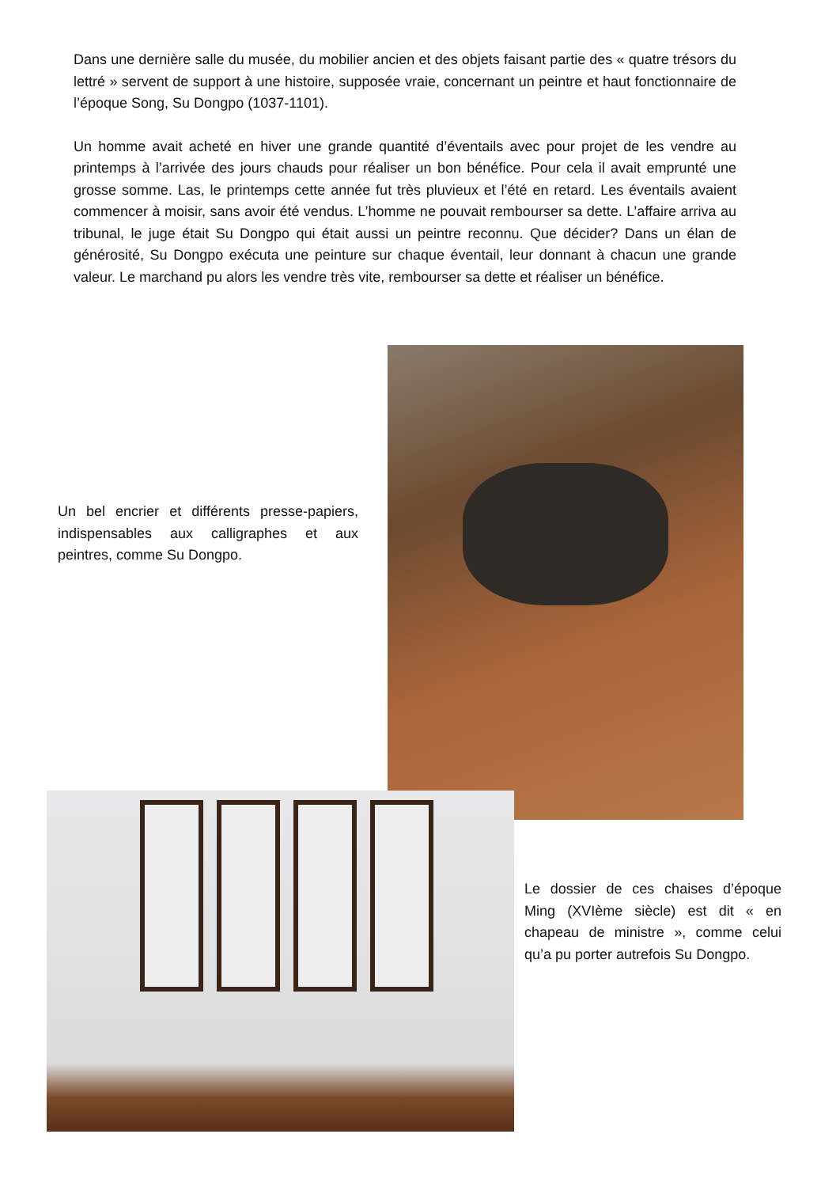Dans une dernière salle du musée, du mobilier ancien et des objets faisant partie des « quatre trésors du lettré » servent de support à une histoire, supposée vraie, concernant un peintre et haut fonctionnaire de l’époque Song, Su Dongpo (1037-1101).
Un homme avait acheté en hiver une grande quantité d’éventails avec pour projet de les vendre au printemps à l’arrivée des jours chauds pour réaliser un bon bénéfice. Pour cela il avait emprunté une grosse somme. Las, le printemps cette année fut très pluvieux et l’été en retard. Les éventails avaient commencer à moisir, sans avoir été vendus. L’homme ne pouvait rembourser sa dette. L’affaire arriva au tribunal, le juge était Su Dongpo qui était aussi un peintre reconnu. Que décider? Dans un élan de générosité, Su Dongpo exécuta une peinture sur chaque éventail, leur donnant à chacun une grande valeur. Le marchand pu alors les vendre très vite, rembourser sa dette et réaliser un bénéfice.
Un bel encrier et différents presse-papiers, indispensables aux calligraphes et aux peintres, comme Su Dongpo.
Le dossier de ces chaises d’époque Ming (XVIème siècle) est dit « en chapeau de ministre », comme celui qu’a pu porter autrefois Su Dongpo.